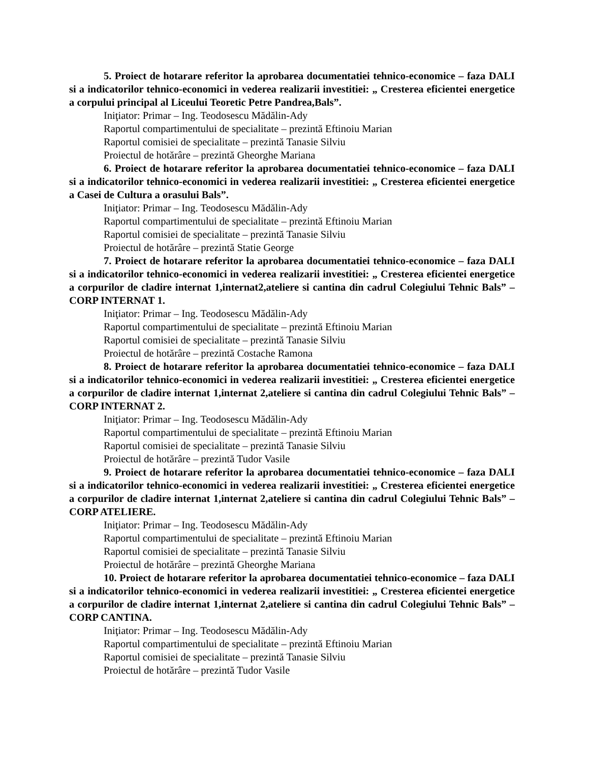5. Proiect de hotarare referitor la aprobarea documentatiei tehnico-economice – faza DALI si a indicatorilor tehnico-economici in vederea realizarii investitiei: „ Cresterea eficientei energetice a corpului principal al Liceului Teoretic Petre Pandrea,Bals”.
Iniţiator: Primar – Ing. Teodosescu Mădălin-Ady
Raportul compartimentului de specialitate – prezintă Eftinoiu Marian
Raportul comisiei de specialitate – prezintă Tanasie Silviu
Proiectul de hotărâre – prezintă Gheorghe Mariana
6. Proiect de hotarare referitor la aprobarea documentatiei tehnico-economice – faza DALI si a indicatorilor tehnico-economici in vederea realizarii investitiei: „ Cresterea eficientei energetice a Casei de Cultura a orasului Bals”.
Iniţiator: Primar – Ing. Teodosescu Mădălin-Ady
Raportul compartimentului de specialitate – prezintă Eftinoiu Marian
Raportul comisiei de specialitate – prezintă Tanasie Silviu
Proiectul de hotărâre – prezintă Statie George
7. Proiect de hotarare referitor la aprobarea documentatiei tehnico-economice – faza DALI si a indicatorilor tehnico-economici in vederea realizarii investitiei: „ Cresterea eficientei energetice a corpurilor de cladire internat 1,internat2,ateliere si cantina din cadrul Colegiului Tehnic Bals” – CORP INTERNAT 1.
Iniţiator: Primar – Ing. Teodosescu Mădălin-Ady
Raportul compartimentului de specialitate – prezintă Eftinoiu Marian
Raportul comisiei de specialitate – prezintă Tanasie Silviu
Proiectul de hotărâre – prezintă Costache Ramona
8. Proiect de hotarare referitor la aprobarea documentatiei tehnico-economice – faza DALI si a indicatorilor tehnico-economici in vederea realizarii investitiei: „ Cresterea eficientei energetice a corpurilor de cladire internat 1,internat 2,ateliere si cantina din cadrul Colegiului Tehnic Bals” – CORP INTERNAT 2.
Iniţiator: Primar – Ing. Teodosescu Mădălin-Ady
Raportul compartimentului de specialitate – prezintă Eftinoiu Marian
Raportul comisiei de specialitate – prezintă Tanasie Silviu
Proiectul de hotărâre – prezintă Tudor Vasile
9. Proiect de hotarare referitor la aprobarea documentatiei tehnico-economice – faza DALI si a indicatorilor tehnico-economici in vederea realizarii investitiei: „ Cresterea eficientei energetice a corpurilor de cladire internat 1,internat 2,ateliere si cantina din cadrul Colegiului Tehnic Bals” – CORP ATELIERE.
Iniţiator: Primar – Ing. Teodosescu Mădălin-Ady
Raportul compartimentului de specialitate – prezintă Eftinoiu Marian
Raportul comisiei de specialitate – prezintă Tanasie Silviu
Proiectul de hotărâre – prezintă Gheorghe Mariana
10. Proiect de hotarare referitor la aprobarea documentatiei tehnico-economice – faza DALI si a indicatorilor tehnico-economici in vederea realizarii investitiei: „ Cresterea eficientei energetice a corpurilor de cladire internat 1,internat 2,ateliere si cantina din cadrul Colegiului Tehnic Bals” – CORP CANTINA.
Iniţiator: Primar – Ing. Teodosescu Mădălin-Ady
Raportul compartimentului de specialitate – prezintă Eftinoiu Marian
Raportul comisiei de specialitate – prezintă Tanasie Silviu
Proiectul de hotărâre – prezintă Tudor Vasile